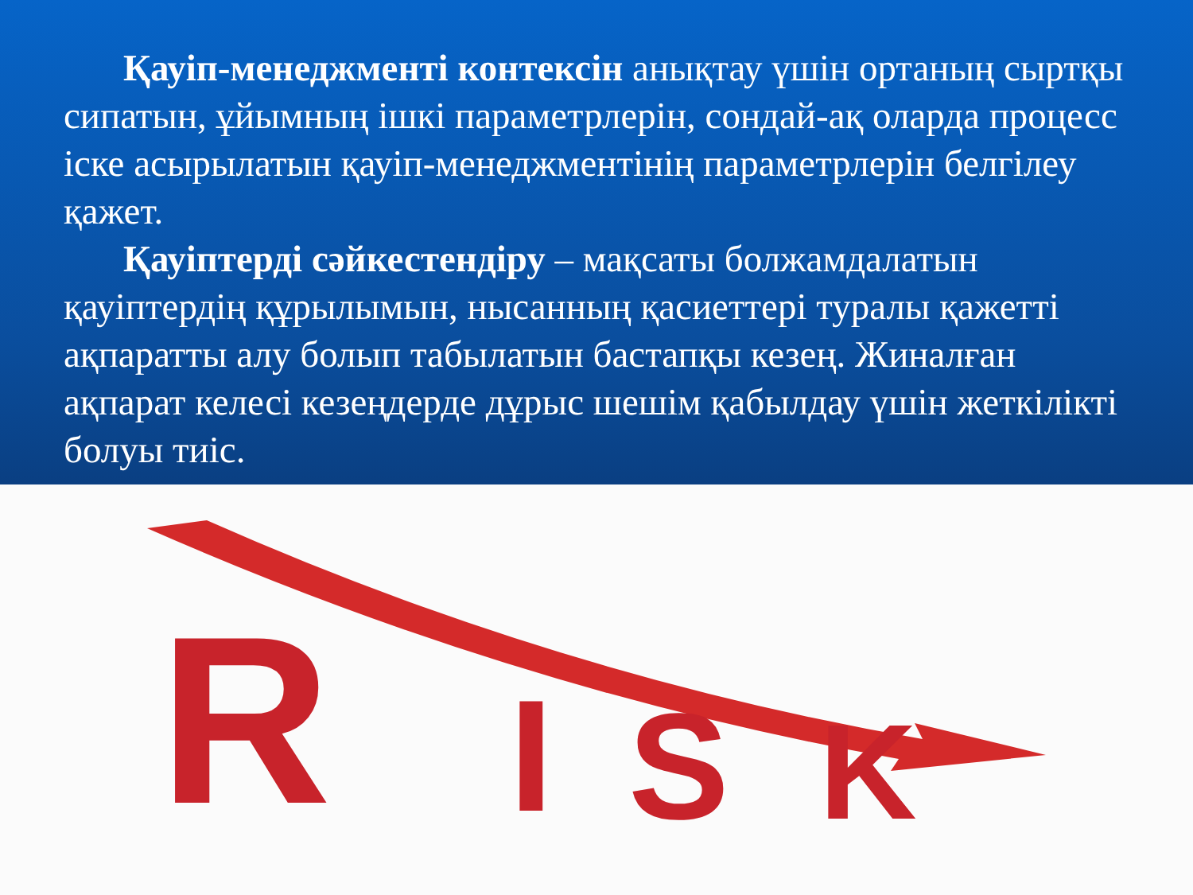Қауіп-менеджменті контексін анықтау үшін ортаның сыртқы сипатын, ұйымның ішкі параметрлерін, сондай-ақ оларда процесс іске асырылатын қауіп-менеджментінің параметрлерін белгілеу қажет.
Қауіптерді сәйкестендіру – мақсаты болжамдалатын қауіптердің құрылымын, нысанның қасиеттері туралы қажетті ақпаратты алу болып табылатын бастапқы кезең. Жиналған ақпарат келесі кезеңдерде дұрыс шешім қабылдау үшін жеткілікті болуы тиіс.
R
I
S
K